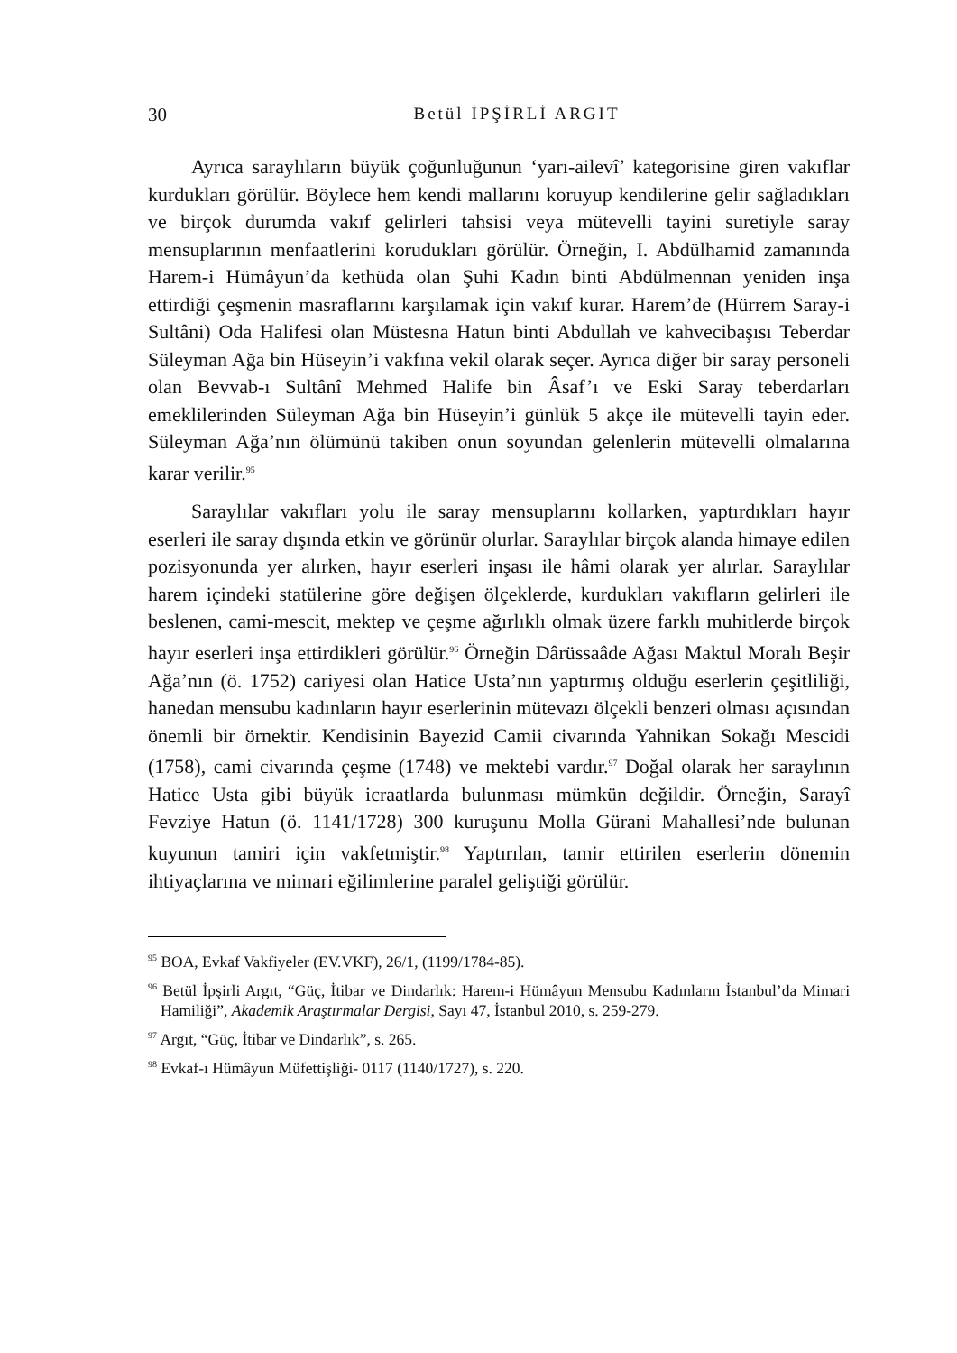30 Betül İPŞİRLİ ARGIT
Ayrıca saraylıların büyük çoğunluğunun ‘yarı-ailevî’ kategorisine giren vakıflar kurdukları görülür. Böylece hem kendi mallarını koruyup kendilerine gelir sağladıkları ve birçok durumda vakıf gelirleri tahsisi veya mütevelli tayini suretiyle saray mensuplarının menfaatlerini korudukları görülür. Örneğin, I. Abdülhamid zamanında Harem-i Hümâyun’da kethüda olan Şuhi Kadın binti Abdülmennan yeniden inşa ettirdiği çeşmenin masraflarını karşılamak için vakıf kurar. Harem’de (Hürrem Saray-i Sultâni) Oda Halifesi olan Müstesna Hatun binti Abdullah ve kahvecibaşısı Teberdar Süleyman Ağa bin Hüseyin’i vakfına vekil olarak seçer. Ayrıca diğer bir saray personeli olan Bevvab-ı Sultânî Mehmed Halife bin Âsaf’ı ve Eski Saray teberdarları emeklilerinden Süleyman Ağa bin Hüseyin’i günlük 5 akçe ile mütevelli tayin eder. Süleyman Ağa’nın ölümünü takiben onun soyundan gelenlerin mütevelli olmalarına karar verilir.<sup>95</sup>
Saraylılar vakıfları yolu ile saray mensuplarını kollarken, yaptırdıkları hayır eserleri ile saray dışında etkin ve görünür olurlar. Saraylılar birçok alanda himaye edilen pozisyonunda yer alırken, hayır eserleri inşası ile hâmi olarak yer alırlar. Saraylılar harem içindeki statülerine göre değişen ölçeklerde, kurdukları vakıfların gelirleri ile beslenen, cami-mescit, mektep ve çeşme ağırlıklı olmak üzere farklı muhitlerde birçok hayır eserleri inşa ettirdikleri görülür.<sup>96</sup> Örneğin Dârüssaâde Ağası Maktul Moralı Beşir Ağa’nın (ö. 1752) cariyesi olan Hatice Usta’nın yaptırmış olduğu eserlerin çeşitliliği, hanedan mensubu kadınların hayır eserlerinin mütevazı ölçekli benzeri olması açısından önemli bir örnektir. Kendisinin Bayezid Camii civarında Yahnikan Sokağı Mescidi (1758), cami civarında çeşme (1748) ve mektebi vardır.<sup>97</sup> Doğal olarak her saraylının Hatice Usta gibi büyük icraatlarda bulunması mümkün değildir. Örneğin, Sarayî Fevziye Hatun (ö. 1141/1728) 300 kuruşunu Molla Gürani Mahallesi’nde bulunan kuyunun tamiri için vakfetmiştir.<sup>98</sup> Yaptırılan, tamir ettirilen eserlerin dönemin ihtiyaçlarına ve mimari eğilimlerine paralel geliştiği görülür.
<sup>95</sup> BOA, Evkaf Vakfiyeler (EV.VKF), 26/1, (1199/1784-85).
<sup>96</sup> Betül İpşirli Argıt, “Güç, İtibar ve Dindarlık: Harem-i Hümâyun Mensubu Kadınların İstanbul’da Mimari Hamiliği”, Akademik Araştırmalar Dergisi, Sayı 47, İstanbul 2010, s. 259-279.
<sup>97</sup> Argıt, “Güç, İtibar ve Dindarlık”, s. 265.
<sup>98</sup> Evkaf-ı Hümâyun Müfettişliği- 0117 (1140/1727), s. 220.